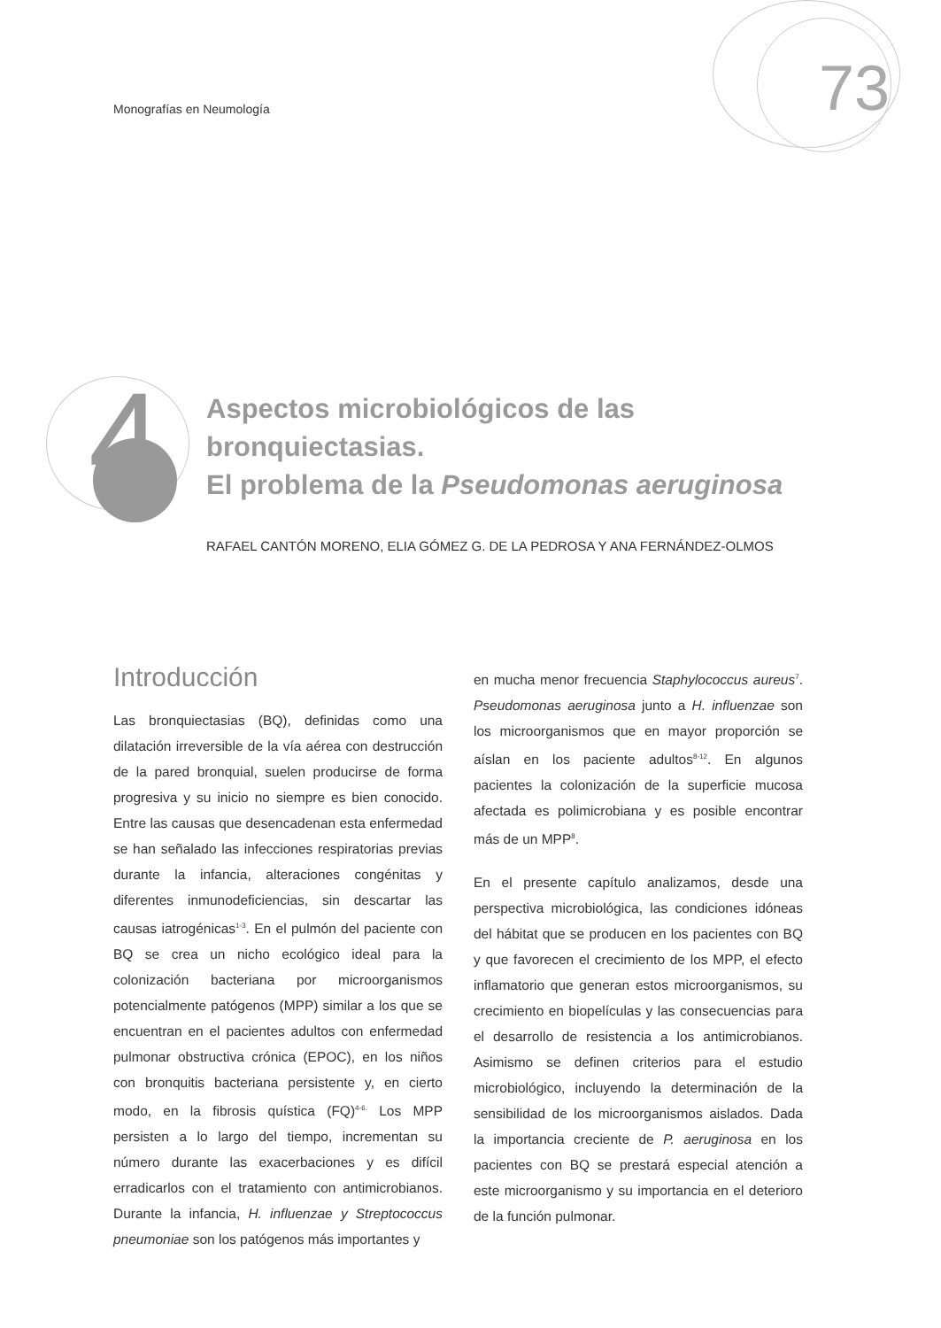Monografías en Neumología 73
4
Aspectos microbiológicos de las bronquiectasias.
El problema de la Pseudomonas aeruginosa
RAFAEL CANTÓN MORENO, ELIA GÓMEZ G. DE LA PEDROSA Y ANA FERNÁNDEZ-OLMOS
Introducción
Las bronquiectasias (BQ), definidas como una dilatación irreversible de la vía aérea con destrucción de la pared bronquial, suelen producirse de forma progresiva y su inicio no siempre es bien conocido. Entre las causas que desencadenan esta enfermedad se han señalado las infecciones respiratorias previas durante la infancia, alteraciones congénitas y diferentes inmunodeficiencias, sin descartar las causas iatrogénicas<sup>1-3</sup>. En el pulmón del paciente con BQ se crea un nicho ecológico ideal para la colonización bacteriana por microorganismos potencialmente patógenos (MPP) similar a los que se encuentran en el pacientes adultos con enfermedad pulmonar obstructiva crónica (EPOC), en los niños con bronquitis bacteriana persistente y, en cierto modo, en la fibrosis quística (FQ)<sup>4-6.</sup> Los MPP persisten a lo largo del tiempo, incrementan su número durante las exacerbaciones y es difícil erradicarlos con el tratamiento con antimicrobianos. Durante la infancia, H. influenzae y Streptococcus pneumoniae son los patógenos más importantes y
en mucha menor frecuencia Staphylococcus aureus<sup>7</sup>. Pseudomonas aeruginosa junto a H. influenzae son los microorganismos que en mayor proporción se aíslan en los paciente adultos<sup>8-12</sup>. En algunos pacientes la colonización de la superficie mucosa afectada es polimicrobiana y es posible encontrar más de un MPP<sup>8</sup>.
En el presente capítulo analizamos, desde una perspectiva microbiológica, las condiciones idóneas del hábitat que se producen en los pacientes con BQ y que favorecen el crecimiento de los MPP, el efecto inflamatorio que generan estos microorganismos, su crecimiento en biopelículas y las consecuencias para el desarrollo de resistencia a los antimicrobianos. Asimismo se definen criterios para el estudio microbiológico, incluyendo la determinación de la sensibilidad de los microorganismos aislados. Dada la importancia creciente de P. aeruginosa en los pacientes con BQ se prestará especial atención a este microorganismo y su importancia en el deterioro de la función pulmonar.